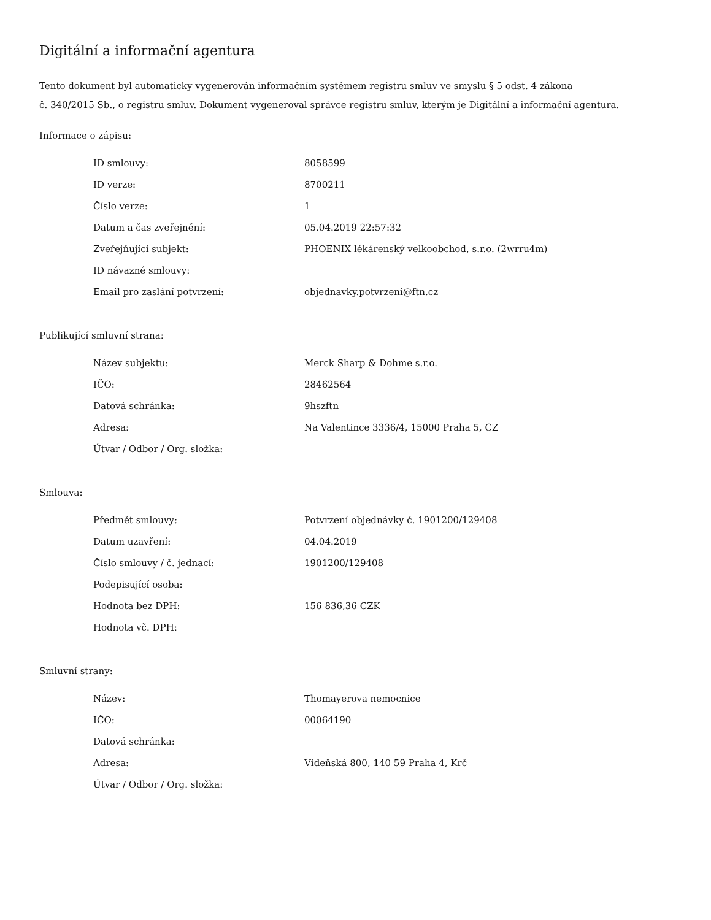Digitální a informační agentura
Tento dokument byl automaticky vygenerován informačním systémem registru smluv ve smyslu § 5 odst. 4 zákona
č. 340/2015 Sb., o registru smluv. Dokument vygeneroval správce registru smluv, kterým je Digitální a informační agentura.
Informace o zápisu:
| ID smlouvy: | 8058599 |
| ID verze: | 8700211 |
| Číslo verze: | 1 |
| Datum a čas zveřejnění: | 05.04.2019 22:57:32 |
| Zveřejňující subjekt: | PHOENIX lékárenský velkoobchod, s.r.o. (2wrru4m) |
| ID návazné smlouvy: | |
| Email pro zaslání potvrzení: | objednavky.potvrzeni@ftn.cz |
Publikující smluvní strana:
| Název subjektu: | Merck Sharp & Dohme s.r.o. |
| IČO: | 28462564 |
| Datová schránka: | 9hszftn |
| Adresa: | Na Valentince 3336/4, 15000 Praha 5, CZ |
| Útvar / Odbor / Org. složka: | |
Smlouva:
| Předmět smlouvy: | Potvrzení objednávky č. 1901200/129408 |
| Datum uzavření: | 04.04.2019 |
| Číslo smlouvy / č. jednací: | 1901200/129408 |
| Podepisující osoba: | |
| Hodnota bez DPH: | 156 836,36 CZK |
| Hodnota vč. DPH: | |
Smluvní strany:
| Název: | Thomayerova nemocnice |
| IČO: | 00064190 |
| Datová schránka: | |
| Adresa: | Vídeňská 800, 140 59 Praha 4, Krč |
| Útvar / Odbor / Org. složka: | |